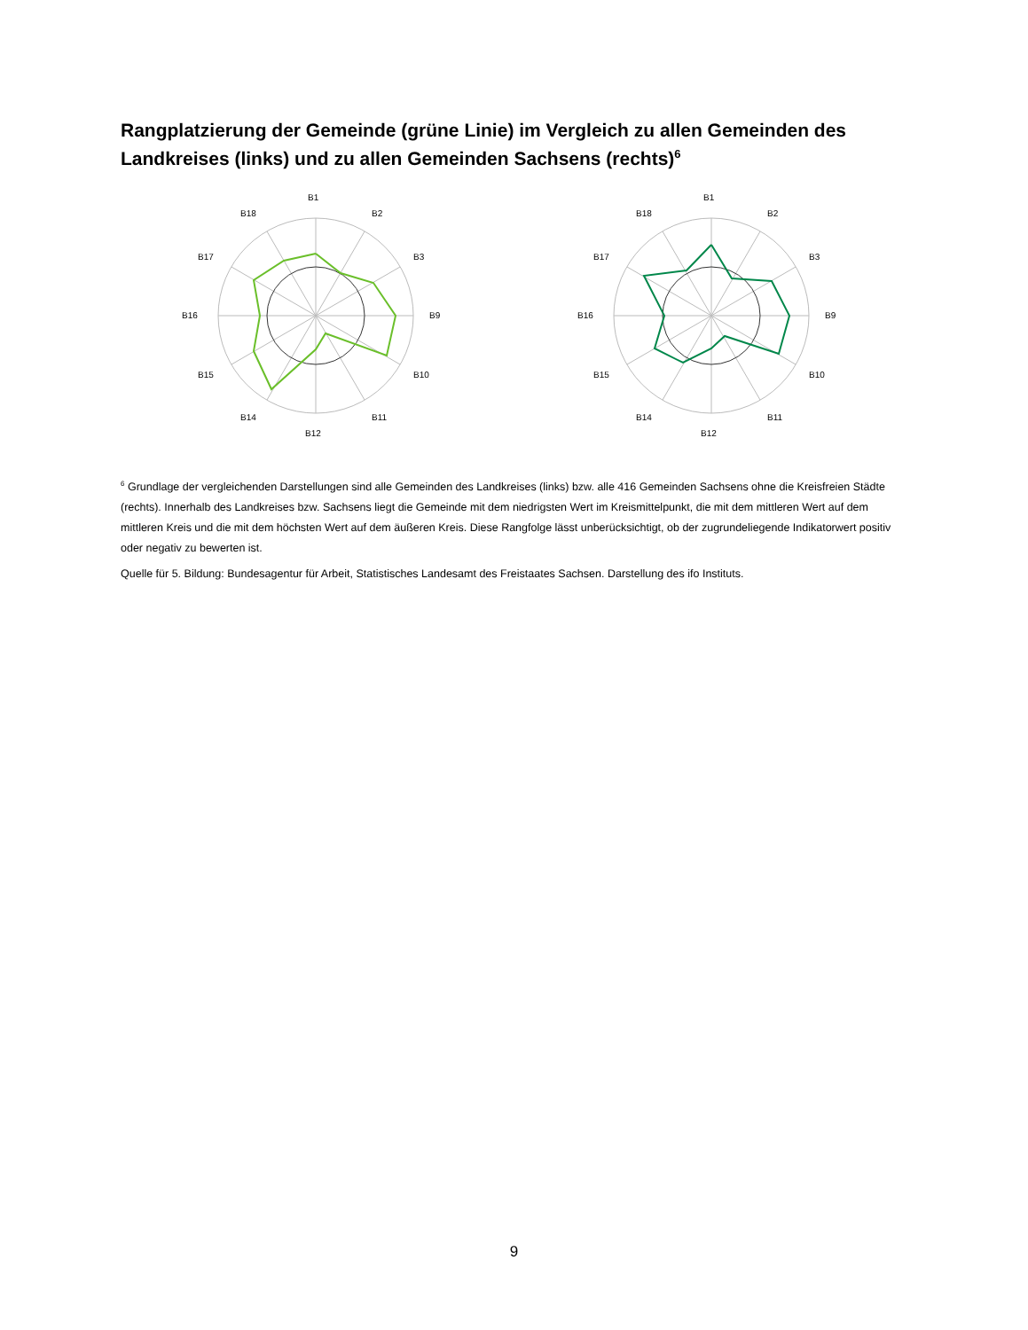Rangplatzierung der Gemeinde (grüne Linie) im Vergleich zu allen Gemeinden des Landkreises (links) und zu allen Gemeinden Sachsens (rechts)<sup>6</sup>
B1
B2
B3
B9
B10
B11
B12
B14
B15
B16
B17
B18
B1
B2
B3
B9
B10
B11
B12
B14
B15
B16
B17
B18
<sup>6</sup> Grundlage der vergleichenden Darstellungen sind alle Gemeinden des Landkreises (links) bzw. alle 416 Gemeinden Sachsens ohne die Kreisfreien Städte (rechts). Innerhalb des Landkreises bzw. Sachsens liegt die Gemeinde mit dem niedrigsten Wert im Kreismittelpunkt, die mit dem mittleren Wert auf dem mittleren Kreis und die mit dem höchsten Wert auf dem äußeren Kreis. Diese Rangfolge lässt unberücksichtigt, ob der zugrundeliegende Indikatorwert positiv oder negativ zu bewerten ist.
Quelle für 5. Bildung: Bundesagentur für Arbeit, Statistisches Landesamt des Freistaates Sachsen. Darstellung des ifo Instituts.
9